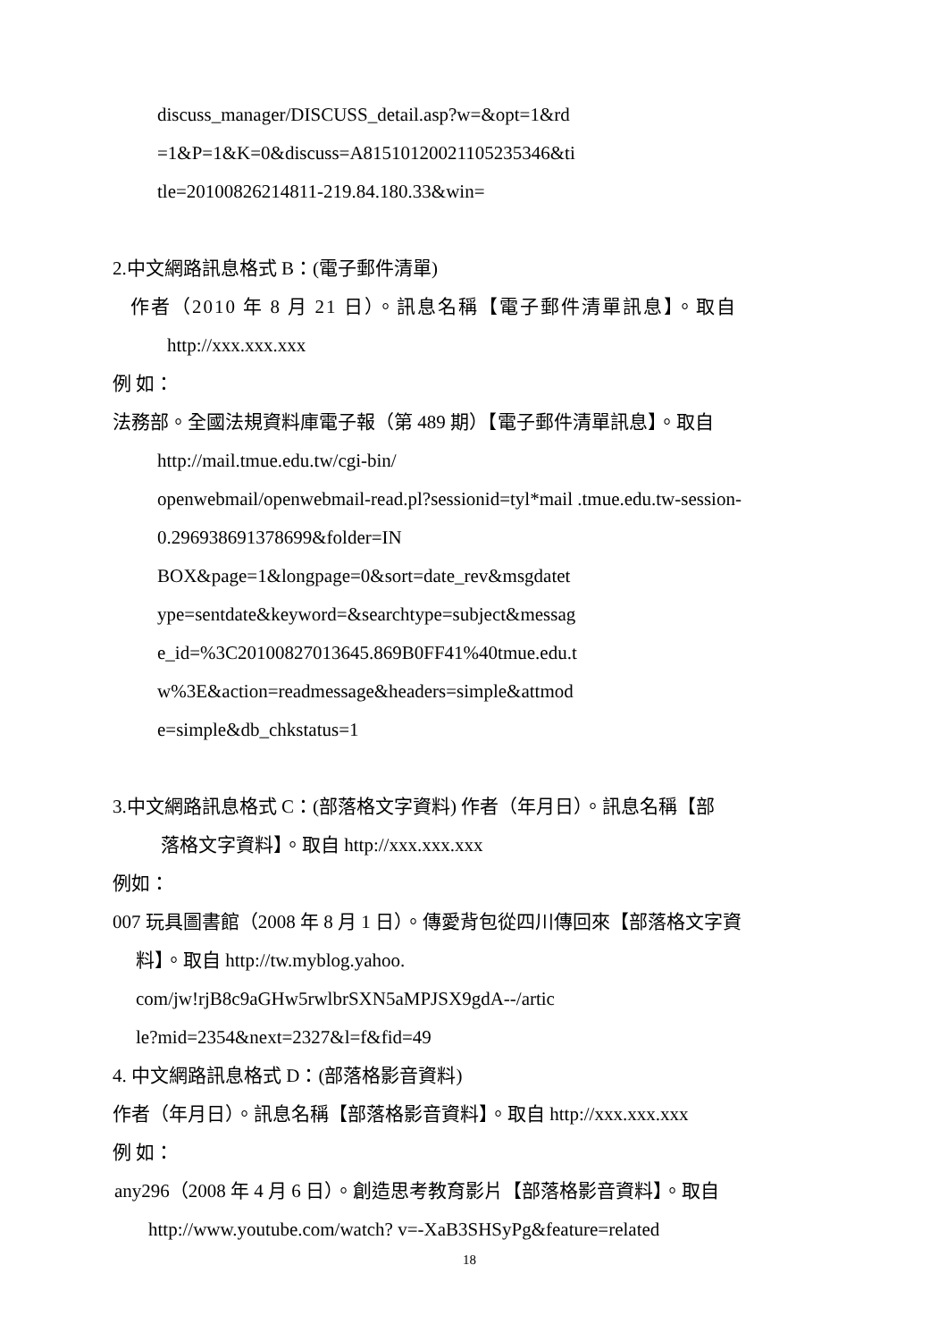discuss_manager/DISCUSS_detail.asp?w=&opt=1&rd
=1&P=1&K=0&discuss=A815101200211052353​46&ti
tle=20100826214811-219.84.180.33&win=
2.中文網路訊息格式 B：(電子郵件清單)
作者（2010 年 8 月 21 日）。訊息名稱【電子郵件清單訊息】。取自
http://xxx.xxx.xxx
例 如：
法務部。全國法規資料庫電子報（第 489 期）【電子郵件清單訊息】。取自
http://mail.tmue.edu.tw/cgi-bin/
openwebmail/openwebmail-read.pl?sessionid=tyl*mail .tmue.edu.tw-session-
0.296938691378699&folder=IN
BOX&page=1&longpage=0&sort=date_rev&msgdatet
ype=sentdate&keyword=&searchtype=subject&messag
e_id=%3C20100827013645.869B0FF41%40tmue.edu.t
w%3E&action=readmessage&headers=simple&attmod
e=simple&db_chkstatus=1
3.中文網路訊息格式 C：(部落格文字資料) 作者（年月日）。訊息名稱【部
落格文字資料】。取自 http://xxx.xxx.xxx
例如：
007 玩具圖書館（2008 年 8 月 1 日）。傳愛背包從四川傳回來【部落格文字資
料】。取自 http://tw.myblog.yahoo.
com/jw!rjB8c9aGHw5rwlbrSXN5aMPJSX9gdA--/artic
le?mid=2354&next=2327&l=f&fid=49
4. 中文網路訊息格式 D：(部落格影音資料)
作者（年月日）。訊息名稱【部落格影音資料】。取自 http://xxx.xxx.xxx
例 如：
any296（2008 年 4 月 6 日）。創造思考教育影片【部落格影音資料】。取自
http://www.youtube.com/watch? v=-XaB3SHSyPg&feature=related
18